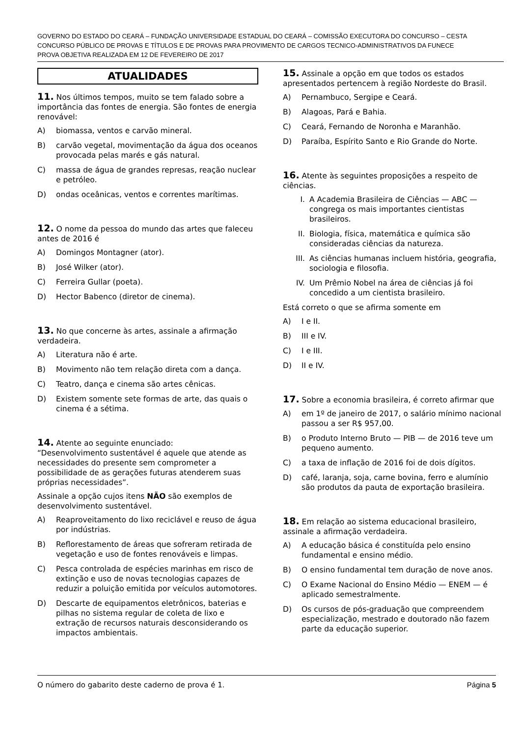GOVERNO DO ESTADO DO CEARÁ – FUNDAÇÃO UNIVERSIDADE ESTADUAL DO CEARÁ – COMISSÃO EXECUTORA DO CONCURSO – CESTA
CONCURSO PÚBLICO DE PROVAS E TÍTULOS E DE PROVAS PARA PROVIMENTO DE CARGOS TECNICO-ADMINISTRATIVOS DA FUNECE
PROVA OBJETIVA REALIZADA EM 12 DE FEVEREIRO DE 2017
ATUALIDADES
11. Nos últimos tempos, muito se tem falado sobre a importância das fontes de energia. São fontes de energia renovável:
A) biomassa, ventos e carvão mineral.
B) carvão vegetal, movimentação da água dos oceanos provocada pelas marés e gás natural.
C) massa de água de grandes represas, reação nuclear e petróleo.
D) ondas oceânicas, ventos e correntes marítimas.
12. O nome da pessoa do mundo das artes que faleceu antes de 2016 é
A) Domingos Montagner (ator).
B) José Wilker (ator).
C) Ferreira Gullar (poeta).
D) Hector Babenco (diretor de cinema).
13. No que concerne às artes, assinale a afirmação verdadeira.
A) Literatura não é arte.
B) Movimento não tem relação direta com a dança.
C) Teatro, dança e cinema são artes cênicas.
D) Existem somente sete formas de arte, das quais o cinema é a sétima.
14. Atente ao seguinte enunciado:
“Desenvolvimento sustentável é aquele que atende as necessidades do presente sem comprometer a possibilidade de as gerações futuras atenderem suas próprias necessidades”.
Assinale a opção cujos itens NÃO são exemplos de desenvolvimento sustentável.
A) Reaproveitamento do lixo reciclável e reuso de água por indústrias.
B) Reflorestamento de áreas que sofreram retirada de vegetação e uso de fontes renováveis e limpas.
C) Pesca controlada de espécies marinhas em risco de extinção e uso de novas tecnologias capazes de reduzir a poluição emitida por veículos automotores.
D) Descarte de equipamentos eletrônicos, baterias e pilhas no sistema regular de coleta de lixo e extração de recursos naturais desconsiderando os impactos ambientais.
15. Assinale a opção em que todos os estados apresentados pertencem à região Nordeste do Brasil.
A) Pernambuco, Sergipe e Ceará.
B) Alagoas, Pará e Bahia.
C) Ceará, Fernando de Noronha e Maranhão.
D) Paraíba, Espírito Santo e Rio Grande do Norte.
16. Atente às seguintes proposições a respeito de ciências.
I. A Academia Brasileira de Ciências — ABC — congrega os mais importantes cientistas brasileiros.
II. Biologia, física, matemática e química são consideradas ciências da natureza.
III. As ciências humanas incluem história, geografia, sociologia e filosofia.
IV. Um Prêmio Nobel na área de ciências já foi concedido a um cientista brasileiro.
Está correto o que se afirma somente em
A) I e II.
B) III e IV.
C) I e III.
D) II e IV.
17. Sobre a economia brasileira, é correto afirmar que
A) em 1º de janeiro de 2017, o salário mínimo nacional passou a ser R$ 957,00.
B) o Produto Interno Bruto — PIB — de 2016 teve um pequeno aumento.
C) a taxa de inflação de 2016 foi de dois dígitos.
D) café, laranja, soja, carne bovina, ferro e alumínio são produtos da pauta de exportação brasileira.
18. Em relação ao sistema educacional brasileiro, assinale a afirmação verdadeira.
A) A educação básica é constituída pelo ensino fundamental e ensino médio.
B) O ensino fundamental tem duração de nove anos.
C) O Exame Nacional do Ensino Médio — ENEM — é aplicado semestralmente.
D) Os cursos de pós-graduação que compreendem especialização, mestrado e doutorado não fazem parte da educação superior.
O número do gabarito deste caderno de prova é 1. Página 5